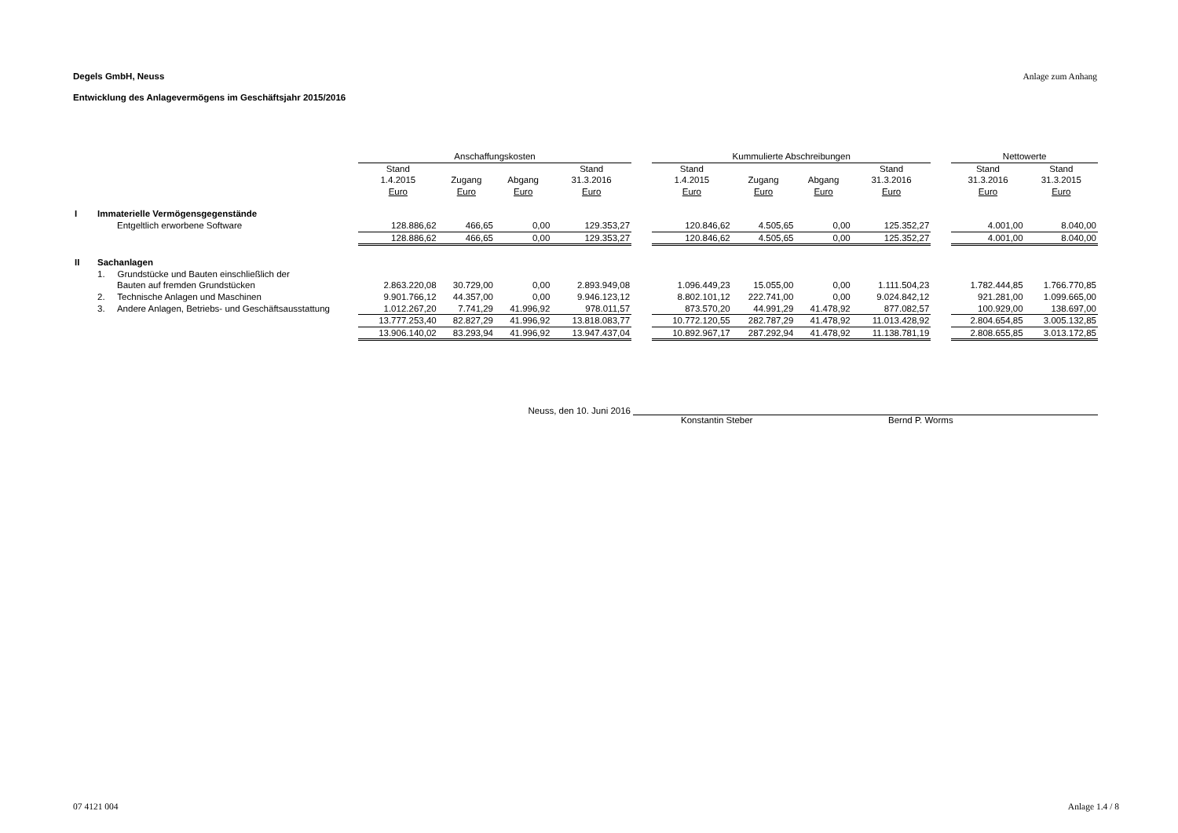Degels GmbH, Neuss Anlage zum Anhang
Entwicklung des Anlagevermögens im Geschäftsjahr 2015/2016
| | | Anschaffungskosten | | | | | Kummulierte Abschreibungen | | | | | Nettowerte | |
| | | Stand 1.4.2015 Euro | Zugang Euro | Abgang Euro | Stand 31.3.2016 Euro | | Stand 1.4.2015 Euro | Zugang Euro | Abgang Euro | Stand 31.3.2016 Euro | | Stand 31.3.2016 Euro | Stand 31.3.2015 Euro |
| I | Immaterielle Vermögensgegenstände | | | | | | | | | | | | |
| | Entgeltlich erworbene Software | 128.886,62 | 466,65 | 0,00 | 129.353,27 | | 120.846,62 | 4.505,65 | 0,00 | 125.352,27 | | 4.001,00 | 8.040,00 |
| | | 128.886,62 | 466,65 | 0,00 | 129.353,27 | | 120.846,62 | 4.505,65 | 0,00 | 125.352,27 | | 4.001,00 | 8.040,00 |
| II | Sachanlagen | | | | | | | | | | | | |
| | 1. Grundstücke und Bauten einschließlich der | | | | | | | | | | | | |
| | Bauten auf fremden Grundstücken | 2.863.220,08 | 30.729,00 | 0,00 | 2.893.949,08 | | 1.096.449,23 | 15.055,00 | 0,00 | 1.111.504,23 | | 1.782.444,85 | 1.766.770,85 |
| | 2. Technische Anlagen und Maschinen | 9.901.766,12 | 44.357,00 | 0,00 | 9.946.123,12 | | 8.802.101,12 | 222.741,00 | 0,00 | 9.024.842,12 | | 921.281,00 | 1.099.665,00 |
| | 3. Andere Anlagen, Betriebs- und Geschäftsausstattung | 1.012.267,20 | 7.741,29 | 41.996,92 | 978.011,57 | | 873.570,20 | 44.991,29 | 41.478,92 | 877.082,57 | | 100.929,00 | 138.697,00 |
| | | 13.777.253,40 | 82.827,29 | 41.996,92 | 13.818.083,77 | | 10.772.120,55 | 282.787,29 | 41.478,92 | 11.013.428,92 | | 2.804.654,85 | 3.005.132,85 |
| | | 13.906.140,02 | 83.293,94 | 41.996,92 | 13.947.437,04 | | 10.892.967,17 | 287.292,94 | 41.478,92 | 11.138.781,19 | | 2.808.655,85 | 3.013.172,85 |
Neuss, den 10. Juni 2016
Konstantin Steber Bernd P. Worms
07 4121 004 Anlage 1.4 / 8